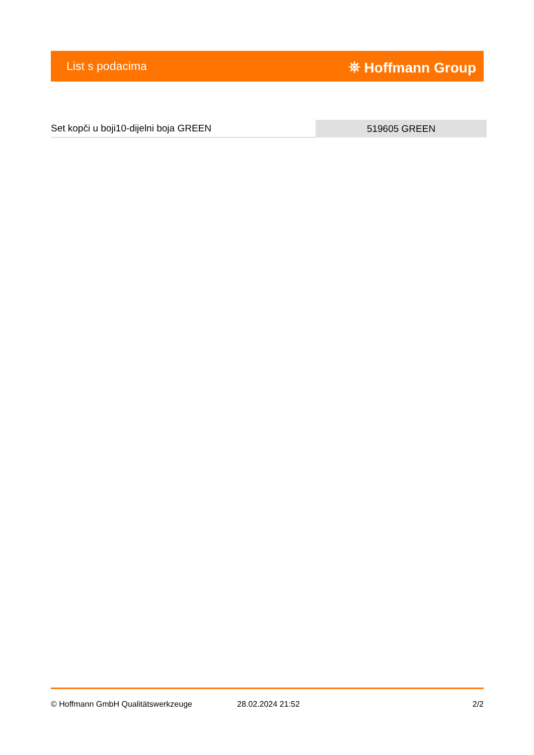List s podacima ⛯ Hoffmann Group
| Set kopči u boji10-dijelni boja GREEN | 519605 GREEN |
© Hoffmann GmbH Qualitätswerkzeuge 28.02.2024 21:52 2/2